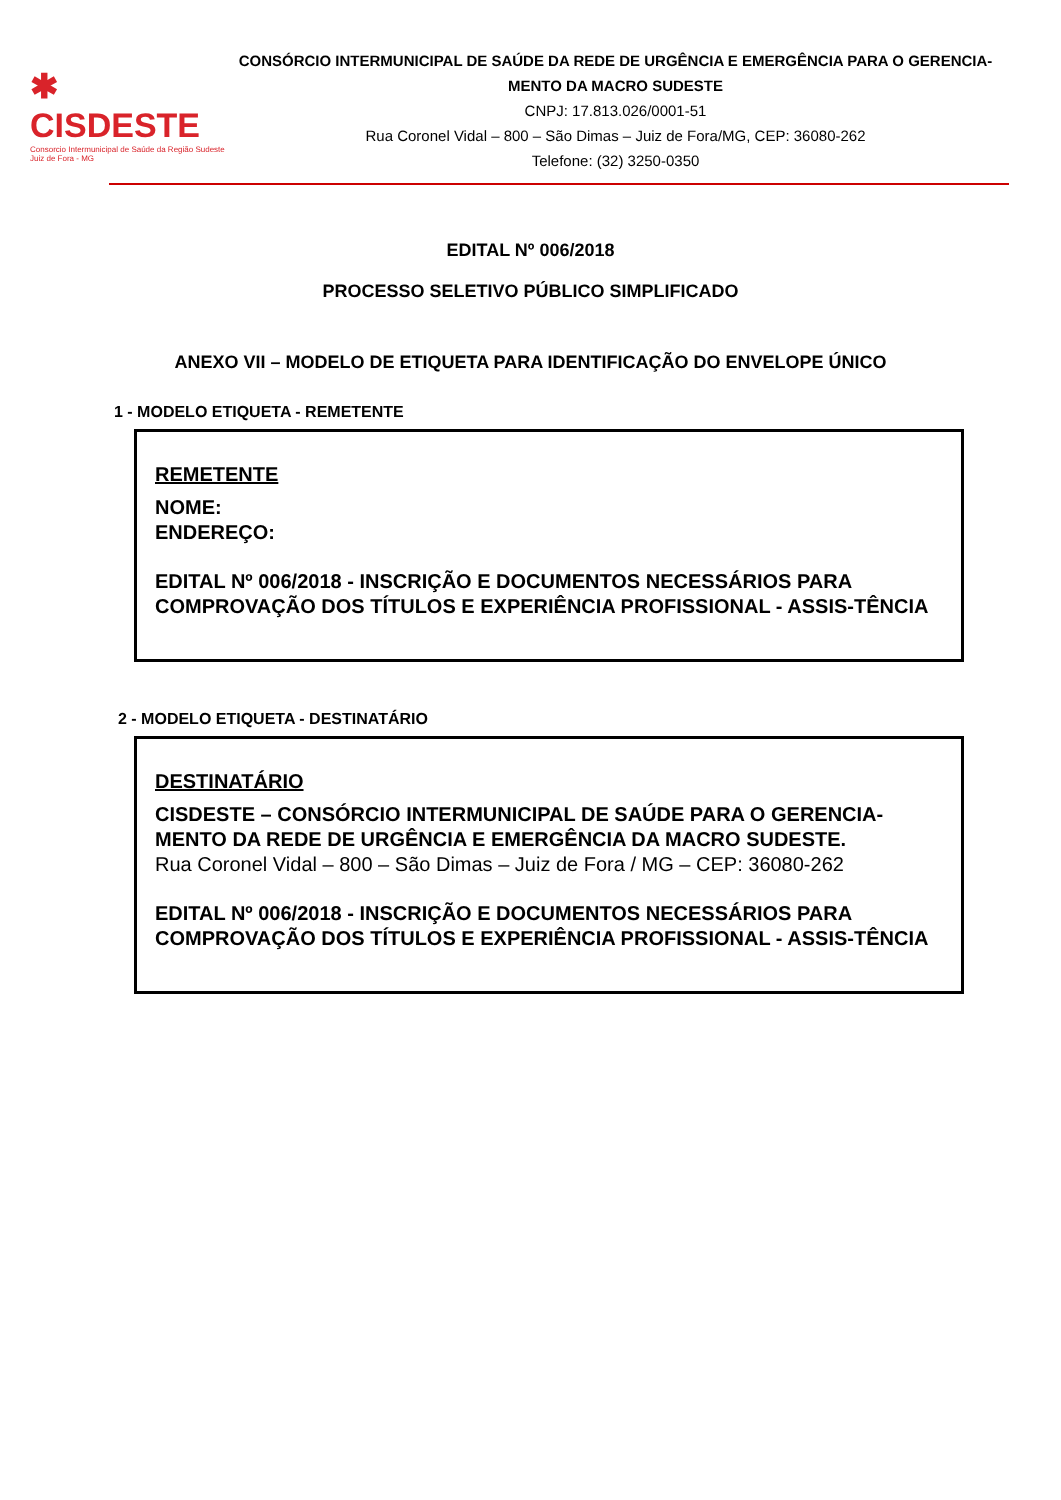✱ CISDESTE
Consorcio Intermunicipal de Saúde da Região Sudeste
Juiz de Fora - MG
CONSÓRCIO INTERMUNICIPAL DE SAÚDE DA REDE DE URGÊNCIA E EMERGÊNCIA PARA O GERENCIA-
MENTO DA MACRO SUDESTE
CNPJ: 17.813.026/0001-51
Rua Coronel Vidal – 800 – São Dimas – Juiz de Fora/MG, CEP: 36080-262
Telefone: (32) 3250-0350
EDITAL Nº 006/2018
PROCESSO SELETIVO PÚBLICO SIMPLIFICADO
ANEXO VII – MODELO DE ETIQUETA PARA IDENTIFICAÇÃO DO ENVELOPE ÚNICO
1 - MODELO ETIQUETA - REMETENTE
REMETENTE
NOME:
ENDEREÇO:
EDITAL Nº 006/2018 - INSCRIÇÃO E DOCUMENTOS NECESSÁRIOS PARA COMPROVAÇÃO DOS TÍTULOS E EXPERIÊNCIA PROFISSIONAL - ASSIS-TÊNCIA
2 - MODELO ETIQUETA - DESTINATÁRIO
DESTINATÁRIO
CISDESTE – CONSÓRCIO INTERMUNICIPAL DE SAÚDE PARA O GERENCIA-MENTO DA REDE DE URGÊNCIA E EMERGÊNCIA DA MACRO SUDESTE.
Rua Coronel Vidal – 800 – São Dimas – Juiz de Fora / MG – CEP: 36080-262
EDITAL Nº 006/2018 - INSCRIÇÃO E DOCUMENTOS NECESSÁRIOS PARA COMPROVAÇÃO DOS TÍTULOS E EXPERIÊNCIA PROFISSIONAL - ASSIS-TÊNCIA